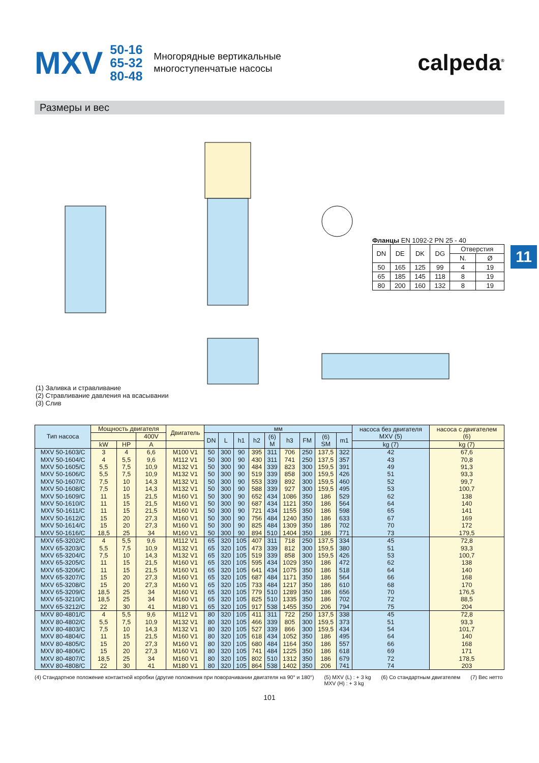MXV
50-16
65-32
80-48
Многорядные вертикальные
многоступенчатые насосы
calpeda<sup>®</sup>
Размеры и вес
Фланцы EN 1092-2 PN 25 - 40
| DN | DE | DK | DG | Отверстия | |
| --- | --- | --- | --- | --- | --- |
| | | | | N. | Ø |
| 50 | 165 | 125 | 99 | 4 | 19 |
| 65 | 185 | 145 | 118 | 8 | 19 |
| 80 | 200 | 160 | 132 | 8 | 19 |
(1) Заливка и стравливание
(2) Стравливание давления на всасывании
(3) Слив
11
| Тип насоса | Мощность двигателя | | | Двигатель | мм | | | | | | | | | насоса без двигателя MXV (5) | насоса с двигателем (6) |
| --- | --- | --- | --- | --- | --- | --- | --- | --- | --- | --- | --- | --- | --- | --- | --- |
| | | | 400V | | DN | L | h1 | h2 | (6) M | h3 | FM | (6) SM | m1 | | |
| | kW | HP | A | | | | | | | | | | | kg (7) | kg (7) |
| MXV 50-1603/C MXV 50-1604/C MXV 50-1605/C MXV 50-1606/C MXV 50-1607/C MXV 50-1608/C MXV 50-1609/C MXV 50-1610/C MXV 50-1611/C MXV 50-1612/C MXV 50-1614/C MXV 50-1616/C | 3 4 5,5 5,5 7,5 7,5 11 11 11 15 15 18,5 | 4 5,5 7,5 7,5 10 10 15 15 15 20 20 25 | 6,6 9,6 10,9 10,9 14,3 14,3 21,5 21,5 21,5 27,3 27,3 34 | M100 V1 M112 V1 M132 V1 M132 V1 M132 V1 M132 V1 M160 V1 M160 V1 M160 V1 M160 V1 M160 V1 M160 V1 | 50 50 50 50 50 50 50 50 50 50 50 50 | 300 300 300 300 300 300 300 300 300 300 300 300 | 90 90 90 90 90 90 90 90 90 90 90 90 | 395 430 484 519 553 588 652 687 721 756 825 894 | 311 311 339 339 339 339 434 434 434 484 484 510 | 706 741 823 858 892 927 1086 1121 1155 1240 1309 1404 | 250 250 300 300 300 300 350 350 350 350 350 350 | 137,5 137,5 159,5 159,5 159,5 159,5 186 186 186 186 186 186 | 322 357 391 426 460 495 529 564 598 633 702 771 | 42 43 49 51 52 53 62 64 65 67 70 73 | 67,6 70,8 91,3 93,3 99,7 100,7 138 140 141 169 172 179,5 |
| MXV 65-3202/C MXV 65-3203/C MXV 65-3204/C MXV 65-3205/C MXV 65-3206/C MXV 65-3207/C MXV 65-3208/C MXV 65-3209/C MXV 65-3210/C MXV 65-3212/C | 4 5,5 7,5 11 11 15 15 18,5 18,5 22 | 5,5 7,5 10 15 15 20 20 25 25 30 | 9,6 10,9 14,3 21,5 21,5 27,3 27,3 34 34 41 | M112 V1 M132 V1 M132 V1 M160 V1 M160 V1 M160 V1 M160 V1 M160 V1 M160 V1 M180 V1 | 65 65 65 65 65 65 65 65 65 65 | 320 320 320 320 320 320 320 320 320 320 | 105 105 105 105 105 105 105 105 105 105 | 407 473 519 595 641 687 733 779 825 917 | 311 339 339 434 434 484 484 510 510 538 | 718 812 858 1029 1075 1171 1217 1289 1335 1455 | 250 300 300 350 350 350 350 350 350 350 | 137,5 159,5 159,5 186 186 186 186 186 186 206 | 334 380 426 472 518 564 610 656 702 794 | 45 51 53 62 64 66 68 70 72 75 | 72,8 93,3 100,7 138 140 168 170 176,5 88,5 204 |
| MXV 80-4801/C MXV 80-4802/C MXV 80-4803/C MXV 80-4804/C MXV 80-4805/C MXV 80-4806/C MXV 80-4807/C MXV 80-4808/C | 4 5,5 7,5 11 15 15 18,5 22 | 5,5 7,5 10 15 20 20 25 30 | 9,6 10,9 14,3 21,5 27,3 27,3 34 41 | M112 V1 M132 V1 M132 V1 M160 V1 M160 V1 M160 V1 M160 V1 M180 V1 | 80 80 80 80 80 80 80 80 | 320 320 320 320 320 320 320 320 | 105 105 105 105 105 105 105 105 | 411 466 527 618 680 741 802 864 | 311 339 339 434 484 484 510 538 | 722 805 866 1052 1164 1225 1312 1402 | 250 300 300 350 350 350 350 350 | 137,5 159,5 159,5 186 186 186 186 206 | 338 373 434 495 557 618 679 741 | 45 51 54 64 66 69 72 74 | 72,8 93,3 101,7 140 168 171 178,5 203 |
(4) Стандартное положение контактной коробки (другие положения при поворачивании двигателя на 90° и 180°) (5) MXV (L) : + 3 kg
MXV (H) : + 3 kg (6) Со стандартным двигателем (7) Вес нетто
101